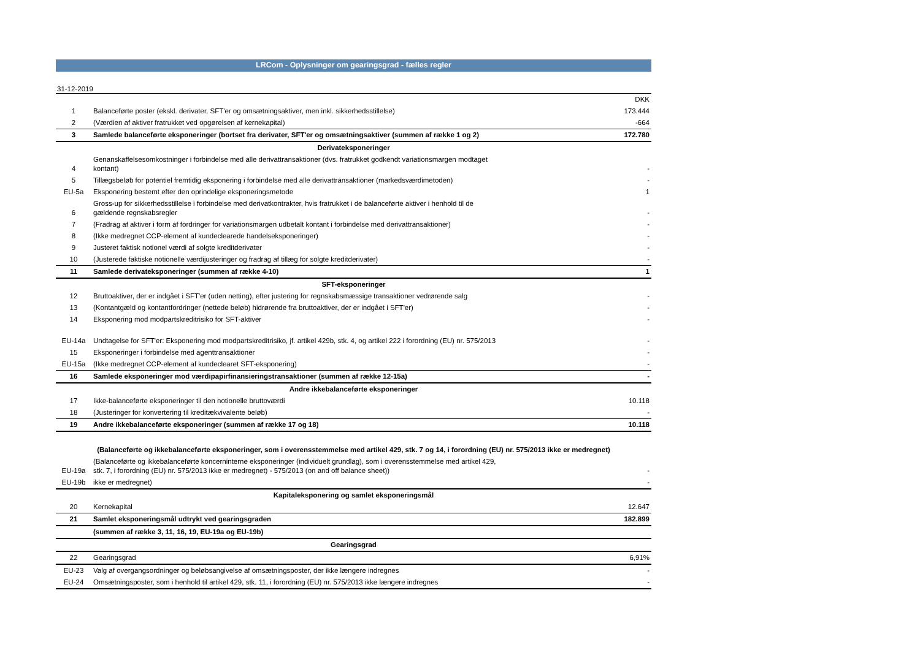LRCom - Oplysninger om gearingsgrad - fælles regler
31-12-2019
| | | DKK |
| 1 | Balanceførte poster (ekskl. derivater, SFT'er og omsætningsaktiver, men inkl. sikkerhedsstillelse) | 173.444 |
| 2 | (Værdien af aktiver fratrukket ved opgørelsen af kernekapital) | -664 |
| 3 | Samlede balanceførte eksponeringer (bortset fra derivater, SFT'er og omsætningsaktiver (summen af række 1 og 2) | 172.780 |
| Derivateksponeringer | | |
| 4 | Genanskaffelsesomkostninger i forbindelse med alle derivattransaktioner (dvs. fratrukket godkendt variationsmargen modtaget kontant) | - |
| 5 | Tillægsbeløb for potentiel fremtidig eksponering i forbindelse med alle derivattransaktioner (markedsværdimetoden) | - |
| EU-5a | Eksponering bestemt efter den oprindelige eksponeringsmetode | 1 |
| 6 | Gross-up for sikkerhedsstillelse i forbindelse med derivatkontrakter, hvis fratrukket i de balanceførte aktiver i henhold til de gældende regnskabsregler | - |
| 7 | (Fradrag af aktiver i form af fordringer for variationsmargen udbetalt kontant i forbindelse med derivattransaktioner) | - |
| 8 | (Ikke medregnet CCP-element af kundeclearede handelseksponeringer) | - |
| 9 | Justeret faktisk notionel værdi af solgte kreditderivater | - |
| 10 | (Justerede faktiske notionelle værdijusteringer og fradrag af tillæg for solgte kreditderivater) | - |
| 11 | Samlede derivateksponeringer (summen af række 4-10) | 1 |
| SFT-eksponeringer | | |
| 12 | Bruttoaktiver, der er indgået i SFT'er (uden netting), efter justering for regnskabsmæssige transaktioner vedrørende salg | - |
| 13 | (Kontantgæld og kontantfordringer (nettede beløb) hidrørende fra bruttoaktiver, der er indgået i SFT'er) | - |
| 14 | Eksponering mod modpartskreditrisiko for SFT-aktiver | - |
| EU-14a | Undtagelse for SFT'er: Eksponering mod modpartskreditrisiko, jf. artikel 429b, stk. 4, og artikel 222 i forordning (EU) nr. 575/2013 | - |
| 15 | Eksponeringer i forbindelse med agenttransaktioner | - |
| EU-15a | (Ikke medregnet CCP-element af kundeclearet SFT-eksponering) | - |
| 16 | Samlede eksponeringer mod værdipapirfinansieringstransaktioner (summen af række 12-15a) | - |
| Andre ikkebalanceførte eksponeringer | | |
| 17 | Ikke-balanceførte eksponeringer til den notionelle bruttoværdi | 10.118 |
| 18 | (Justeringer for konvertering til kreditækvivalente beløb) | - |
| 19 | Andre ikkebalanceførte eksponeringer (summen af række 17 og 18) | 10.118 |
| (Balanceførte og ikkebalanceførte eksponeringer, som i overensstemmelse med artikel 429, stk. 7 og 14, i forordning (EU) nr. 575/2013 ikke er medregnet) | | |
| EU-19a | (Balanceførte og ikkebalanceførte koncerninterne eksponeringer (individuelt grundlag), som i overensstemmelse med artikel 429, stk. 7, i forordning (EU) nr. 575/2013 ikke er medregnet) - 575/2013 (on and off balance sheet)) | - |
| EU-19b | ikke er medregnet) | - |
| Kapitaleksponering og samlet eksponeringsmål | | |
| 20 | Kernekapital | 12.647 |
| 21 | Samlet eksponeringsmål udtrykt ved gearingsgraden | 182.899 |
| | (summen af række 3, 11, 16, 19, EU-19a og EU-19b) | |
| Gearingsgrad | | |
| 22 | Gearingsgrad | 6,91% |
| EU-23 | Valg af overgangsordninger og beløbsangivelse af omsætningsposter, der ikke længere indregnes | - |
| EU-24 | Omsætningsposter, som i henhold til artikel 429, stk. 11, i forordning (EU) nr. 575/2013 ikke længere indregnes | - |